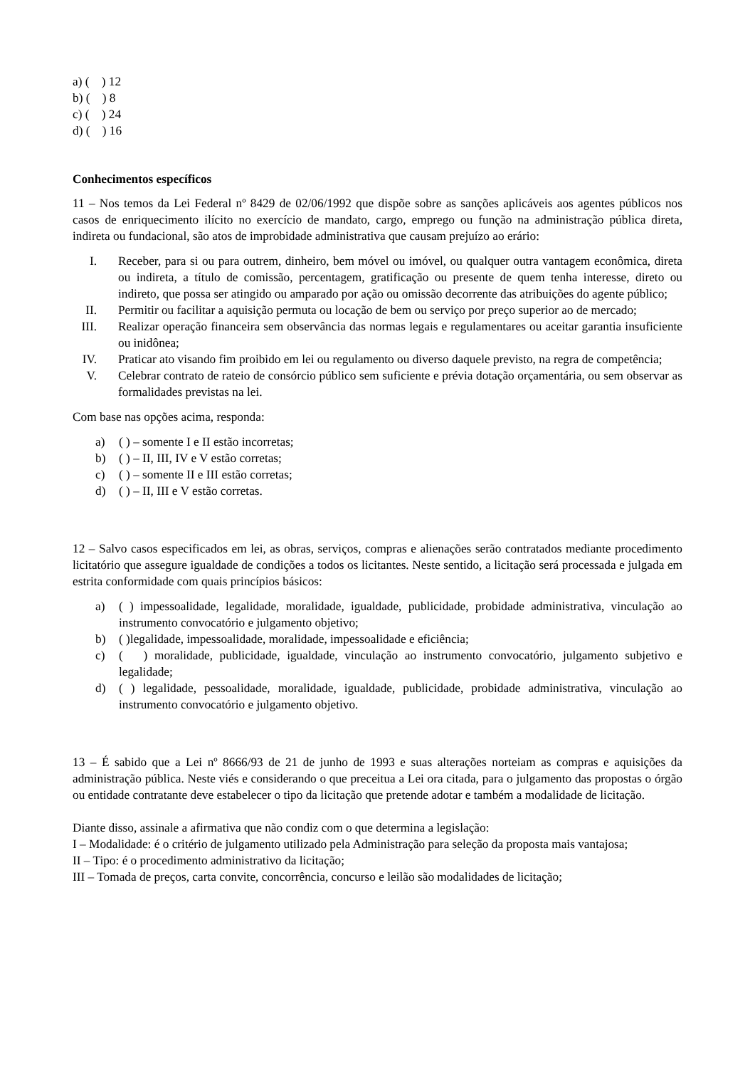a) ( ) 12
b) ( ) 8
c) ( ) 24
d) ( ) 16
Conhecimentos específicos
11 – Nos temos da Lei Federal nº 8429 de 02/06/1992 que dispõe sobre as sanções aplicáveis aos agentes públicos nos casos de enriquecimento ilícito no exercício de mandato, cargo, emprego ou função na administração pública direta, indireta ou fundacional, são atos de improbidade administrativa que causam prejuízo ao erário:
I. Receber, para si ou para outrem, dinheiro, bem móvel ou imóvel, ou qualquer outra vantagem econômica, direta ou indireta, a título de comissão, percentagem, gratificação ou presente de quem tenha interesse, direto ou indireto, que possa ser atingido ou amparado por ação ou omissão decorrente das atribuições do agente público;
II. Permitir ou facilitar a aquisição permuta ou locação de bem ou serviço por preço superior ao de mercado;
III. Realizar operação financeira sem observância das normas legais e regulamentares ou aceitar garantia insuficiente ou inidônea;
IV. Praticar ato visando fim proibido em lei ou regulamento ou diverso daquele previsto, na regra de competência;
V. Celebrar contrato de rateio de consórcio público sem suficiente e prévia dotação orçamentária, ou sem observar as formalidades previstas na lei.
Com base nas opções acima, responda:
a) ( ) – somente I e II estão incorretas;
b) ( ) – II, III, IV e V estão corretas;
c) ( ) – somente II e III estão corretas;
d) ( ) – II, III e V estão corretas.
12 – Salvo casos especificados em lei, as obras, serviços, compras e alienações serão contratados mediante procedimento licitatório que assegure igualdade de condições a todos os licitantes. Neste sentido, a licitação será processada e julgada em estrita conformidade com quais princípios básicos:
a) ( ) impessoalidade, legalidade, moralidade, igualdade, publicidade, probidade administrativa, vinculação ao instrumento convocatório e julgamento objetivo;
b) ( )legalidade, impessoalidade, moralidade, impessoalidade e eficiência;
c) ( ) moralidade, publicidade, igualdade, vinculação ao instrumento convocatório, julgamento subjetivo e legalidade;
d) ( ) legalidade, pessoalidade, moralidade, igualdade, publicidade, probidade administrativa, vinculação ao instrumento convocatório e julgamento objetivo.
13 – É sabido que a Lei nº 8666/93 de 21 de junho de 1993 e suas alterações norteiam as compras e aquisições da administração pública. Neste viés e considerando o que preceitua a Lei ora citada, para o julgamento das propostas o órgão ou entidade contratante deve estabelecer o tipo da licitação que pretende adotar e também a modalidade de licitação.
Diante disso, assinale a afirmativa que não condiz com o que determina a legislação:
I – Modalidade: é o critério de julgamento utilizado pela Administração para seleção da proposta mais vantajosa;
II – Tipo: é o procedimento administrativo da licitação;
III – Tomada de preços, carta convite, concorrência, concurso e leilão são modalidades de licitação;